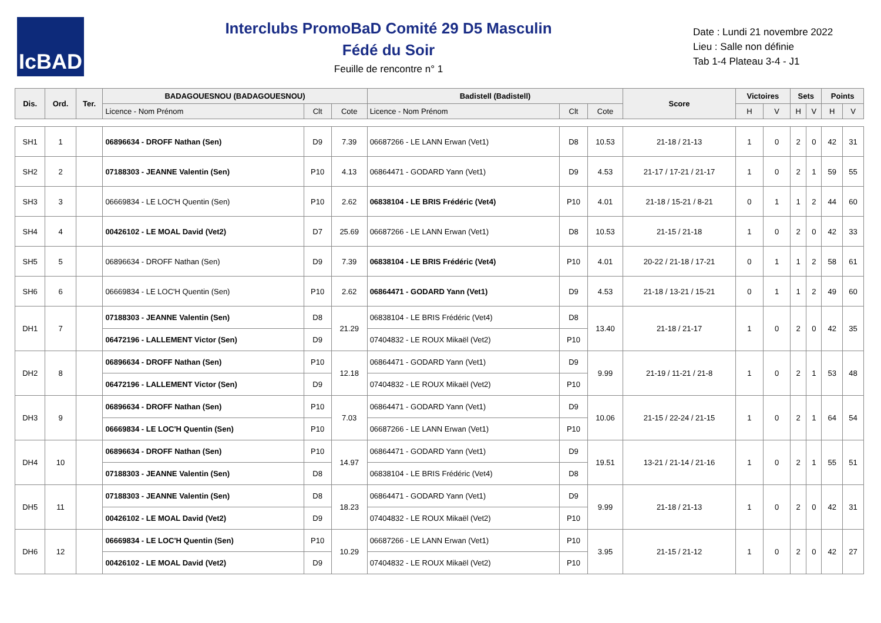IcBAD
Interclubs PromoBaD Comité 29 D5 Masculin
Fédé du Soir
Feuille de rencontre n° 1
Date : Lundi 21 novembre 2022
Lieu : Salle non définie
Tab 1-4 Plateau 3-4 - J1
| Dis. | Ord. | Ter. | BADAGOUESNOU (BADAGOUESNOU) | | | Badistell (Badistell) | | | Score | Victoires | | Sets | | Points | |
| --- | --- | --- | --- | --- | --- | --- | --- | --- | --- | --- | --- | --- | --- | --- | --- |
| | | | Licence - Nom Prénom | Clt | Cote | Licence - Nom Prénom | Clt | Cote | | H | V | H | V | H | V |
| SH1 | 1 | | 06896634 - DROFF Nathan (Sen) | D9 | 7.39 | 06687266 - LE LANN Erwan (Vet1) | D8 | 10.53 | 21-18 / 21-13 | 1 | 0 | 2 | 0 | 42 | 31 |
| SH2 | 2 | | 07188303 - JEANNE Valentin (Sen) | P10 | 4.13 | 06864471 - GODARD Yann (Vet1) | D9 | 4.53 | 21-17 / 17-21 / 21-17 | 1 | 0 | 2 | 1 | 59 | 55 |
| SH3 | 3 | | 06669834 - LE LOC'H Quentin (Sen) | P10 | 2.62 | 06838104 - LE BRIS Frédéric (Vet4) | P10 | 4.01 | 21-18 / 15-21 / 8-21 | 0 | 1 | 1 | 2 | 44 | 60 |
| SH4 | 4 | | 00426102 - LE MOAL David (Vet2) | D7 | 25.69 | 06687266 - LE LANN Erwan (Vet1) | D8 | 10.53 | 21-15 / 21-18 | 1 | 0 | 2 | 0 | 42 | 33 |
| SH5 | 5 | | 06896634 - DROFF Nathan (Sen) | D9 | 7.39 | 06838104 - LE BRIS Frédéric (Vet4) | P10 | 4.01 | 20-22 / 21-18 / 17-21 | 0 | 1 | 1 | 2 | 58 | 61 |
| SH6 | 6 | | 06669834 - LE LOC'H Quentin (Sen) | P10 | 2.62 | 06864471 - GODARD Yann (Vet1) | D9 | 4.53 | 21-18 / 13-21 / 15-21 | 0 | 1 | 1 | 2 | 49 | 60 |
| DH1 | 7 | | 07188303 - JEANNE Valentin (Sen) | D8 | 21.29 | 06838104 - LE BRIS Frédéric (Vet4) | D8 | 13.40 | 21-18 / 21-17 | 1 | 0 | 2 | 0 | 42 | 35 |
| | | | 06472196 - LALLEMENT Victor (Sen) | D9 | | 07404832 - LE ROUX Mikaël (Vet2) | P10 | | | | | | | | |
| DH2 | 8 | | 06896634 - DROFF Nathan (Sen) | P10 | 12.18 | 06864471 - GODARD Yann (Vet1) | D9 | 9.99 | 21-19 / 11-21 / 21-8 | 1 | 0 | 2 | 1 | 53 | 48 |
| | | | 06472196 - LALLEMENT Victor (Sen) | D9 | | 07404832 - LE ROUX Mikaël (Vet2) | P10 | | | | | | | | |
| DH3 | 9 | | 06896634 - DROFF Nathan (Sen) | P10 | 7.03 | 06864471 - GODARD Yann (Vet1) | D9 | 10.06 | 21-15 / 22-24 / 21-15 | 1 | 0 | 2 | 1 | 64 | 54 |
| | | | 06669834 - LE LOC'H Quentin (Sen) | P10 | | 06687266 - LE LANN Erwan (Vet1) | P10 | | | | | | | | |
| DH4 | 10 | | 06896634 - DROFF Nathan (Sen) | P10 | 14.97 | 06864471 - GODARD Yann (Vet1) | D9 | 19.51 | 13-21 / 21-14 / 21-16 | 1 | 0 | 2 | 1 | 55 | 51 |
| | | | 07188303 - JEANNE Valentin (Sen) | D8 | | 06838104 - LE BRIS Frédéric (Vet4) | D8 | | | | | | | | |
| DH5 | 11 | | 07188303 - JEANNE Valentin (Sen) | D8 | 18.23 | 06864471 - GODARD Yann (Vet1) | D9 | 9.99 | 21-18 / 21-13 | 1 | 0 | 2 | 0 | 42 | 31 |
| | | | 00426102 - LE MOAL David (Vet2) | D9 | | 07404832 - LE ROUX Mikaël (Vet2) | P10 | | | | | | | | |
| DH6 | 12 | | 06669834 - LE LOC'H Quentin (Sen) | P10 | 10.29 | 06687266 - LE LANN Erwan (Vet1) | P10 | 3.95 | 21-15 / 21-12 | 1 | 0 | 2 | 0 | 42 | 27 |
| | | | 00426102 - LE MOAL David (Vet2) | D9 | | 07404832 - LE ROUX Mikaël (Vet2) | P10 | | | | | | | | |